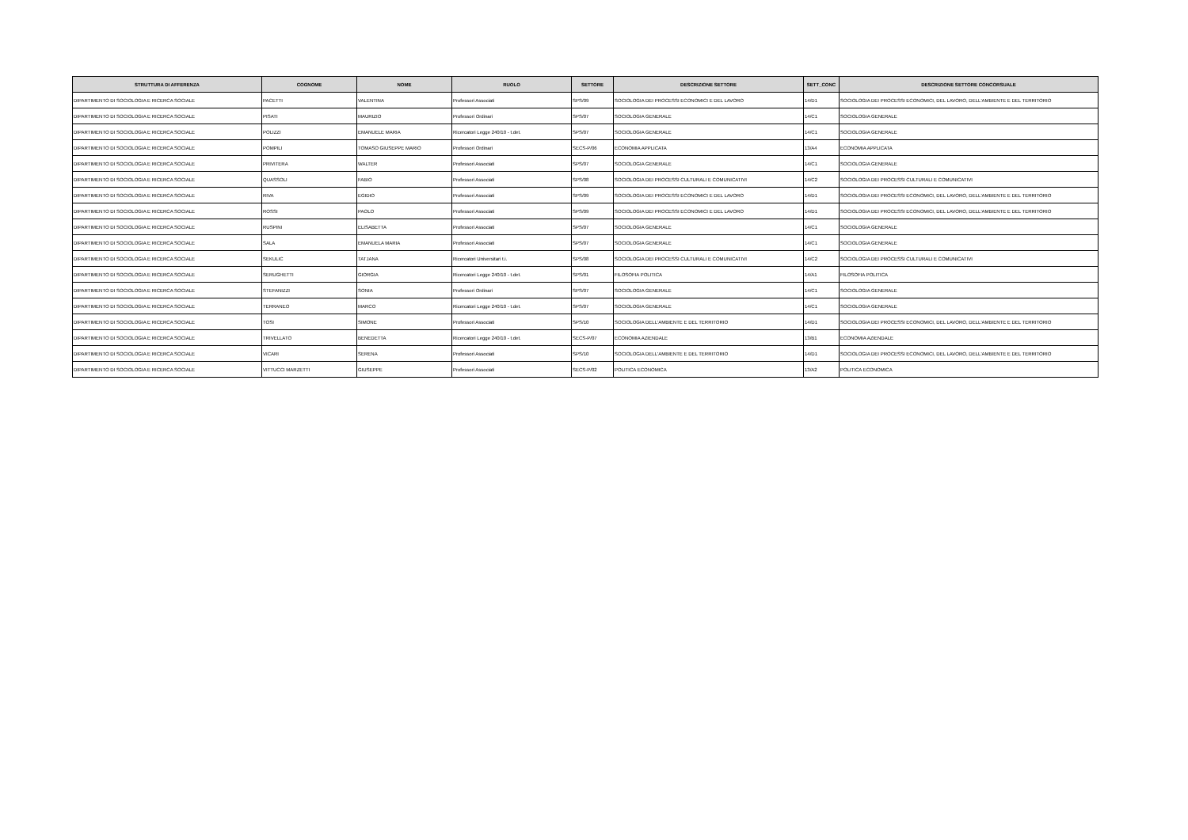| STRUTTURA DI AFFERENZA | COGNOME | NOME | RUOLO | SETTORE | DESCRIZIONE SETTORE | SETT_CONC | DESCRIZIONE SETTORE CONCORSUALE |
| --- | --- | --- | --- | --- | --- | --- | --- |
| DIPARTIMENTO DI SOCIOLOGIA E RICERCA SOCIALE | PACETTI | VALENTINA | Professori Associati | SPS/09 | SOCIOLOGIA DEI PROCESSI ECONOMICI E DEL LAVORO | 14/D1 | SOCIOLOGIA DEI PROCESSI ECONOMICI, DEL LAVORO, DELL'AMBIENTE E DEL TERRITORIO |
| DIPARTIMENTO DI SOCIOLOGIA E RICERCA SOCIALE | PISATI | MAURIZIO | Professori Ordinari | SPS/07 | SOCIOLOGIA GENERALE | 14/C1 | SOCIOLOGIA GENERALE |
| DIPARTIMENTO DI SOCIOLOGIA E RICERCA SOCIALE | POLIZZI | EMANUELE MARIA | Ricercatori Legge 240/10 - t.det. | SPS/07 | SOCIOLOGIA GENERALE | 14/C1 | SOCIOLOGIA GENERALE |
| DIPARTIMENTO DI SOCIOLOGIA E RICERCA SOCIALE | POMPILI | TOMASO GIUSEPPE MARIO | Professori Ordinari | SECS-P/06 | ECONOMIA APPLICATA | 13/A4 | ECONOMIA APPLICATA |
| DIPARTIMENTO DI SOCIOLOGIA E RICERCA SOCIALE | PRIVITERA | WALTER | Professori Associati | SPS/07 | SOCIOLOGIA GENERALE | 14/C1 | SOCIOLOGIA GENERALE |
| DIPARTIMENTO DI SOCIOLOGIA E RICERCA SOCIALE | QUASSOLI | FABIO | Professori Associati | SPS/08 | SOCIOLOGIA DEI PROCESSI CULTURALI E COMUNICATIVI | 14/C2 | SOCIOLOGIA DEI PROCESSI CULTURALI E COMUNICATIVI |
| DIPARTIMENTO DI SOCIOLOGIA E RICERCA SOCIALE | RIVA | EGIDIO | Professori Associati | SPS/09 | SOCIOLOGIA DEI PROCESSI ECONOMICI E DEL LAVORO | 14/D1 | SOCIOLOGIA DEI PROCESSI ECONOMICI, DEL LAVORO, DELL'AMBIENTE E DEL TERRITORIO |
| DIPARTIMENTO DI SOCIOLOGIA E RICERCA SOCIALE | ROSSI | PAOLO | Professori Associati | SPS/09 | SOCIOLOGIA DEI PROCESSI ECONOMICI E DEL LAVORO | 14/D1 | SOCIOLOGIA DEI PROCESSI ECONOMICI, DEL LAVORO, DELL'AMBIENTE E DEL TERRITORIO |
| DIPARTIMENTO DI SOCIOLOGIA E RICERCA SOCIALE | RUSPINI | ELISABETTA | Professori Associati | SPS/07 | SOCIOLOGIA GENERALE | 14/C1 | SOCIOLOGIA GENERALE |
| DIPARTIMENTO DI SOCIOLOGIA E RICERCA SOCIALE | SALA | EMANUELA MARIA | Professori Associati | SPS/07 | SOCIOLOGIA GENERALE | 14/C1 | SOCIOLOGIA GENERALE |
| DIPARTIMENTO DI SOCIOLOGIA E RICERCA SOCIALE | SEKULIC | TATJANA | Ricercatori Universitari t.i. | SPS/08 | SOCIOLOGIA DEI PROCESSI CULTURALI E COMUNICATIVI | 14/C2 | SOCIOLOGIA DEI PROCESSI CULTURALI E COMUNICATIVI |
| DIPARTIMENTO DI SOCIOLOGIA E RICERCA SOCIALE | SERUGHETTI | GIORGIA | Ricercatori Legge 240/10 - t.det. | SPS/01 | FILOSOFIA POLITICA | 14/A1 | FILOSOFIA POLITICA |
| DIPARTIMENTO DI SOCIOLOGIA E RICERCA SOCIALE | STEFANIZZI | SONIA | Professori Ordinari | SPS/07 | SOCIOLOGIA GENERALE | 14/C1 | SOCIOLOGIA GENERALE |
| DIPARTIMENTO DI SOCIOLOGIA E RICERCA SOCIALE | TERRANEO | MARCO | Ricercatori Legge 240/10 - t.det. | SPS/07 | SOCIOLOGIA GENERALE | 14/C1 | SOCIOLOGIA GENERALE |
| DIPARTIMENTO DI SOCIOLOGIA E RICERCA SOCIALE | TOSI | SIMONE | Professori Associati | SPS/10 | SOCIOLOGIA DELL'AMBIENTE E DEL TERRITORIO | 14/D1 | SOCIOLOGIA DEI PROCESSI ECONOMICI, DEL LAVORO, DELL'AMBIENTE E DEL TERRITORIO |
| DIPARTIMENTO DI SOCIOLOGIA E RICERCA SOCIALE | TRIVELLATO | BENEDETTA | Ricercatori Legge 240/10 - t.det. | SECS-P/07 | ECONOMIA AZIENDALE | 13/B1 | ECONOMIA AZIENDALE |
| DIPARTIMENTO DI SOCIOLOGIA E RICERCA SOCIALE | VICARI | SERENA | Professori Associati | SPS/10 | SOCIOLOGIA DELL'AMBIENTE E DEL TERRITORIO | 14/D1 | SOCIOLOGIA DEI PROCESSI ECONOMICI, DEL LAVORO, DELL'AMBIENTE E DEL TERRITORIO |
| DIPARTIMENTO DI SOCIOLOGIA E RICERCA SOCIALE | VITTUCCI MARZETTI | GIUSEPPE | Professori Associati | SECS-P/02 | POLITICA ECONOMICA | 13/A2 | POLITICA ECONOMICA |